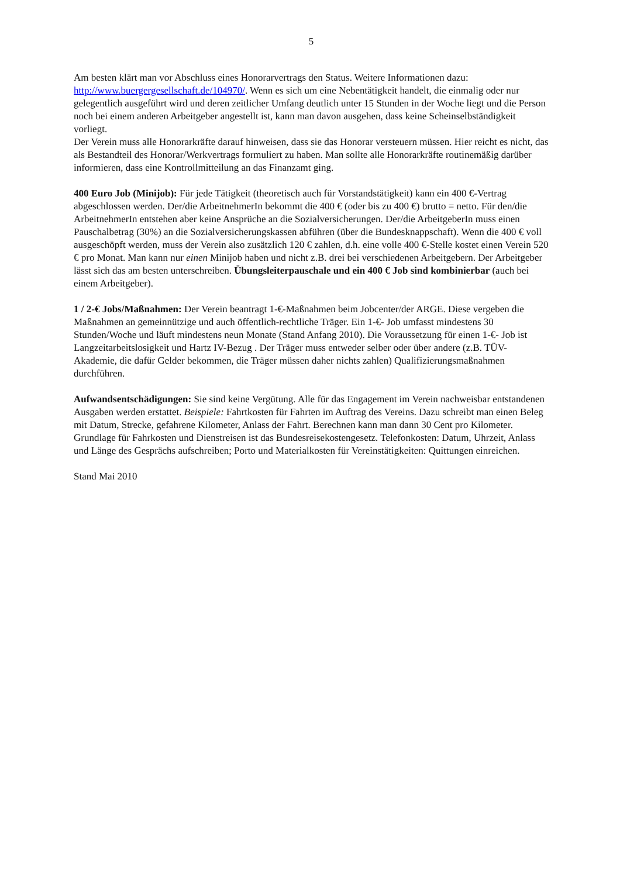5
Am besten klärt man vor Abschluss eines Honorarvertrags den Status. Weitere Informationen dazu: http://www.buergergesellschaft.de/104970/. Wenn es sich um eine Nebentätigkeit handelt, die einmalig oder nur gelegentlich ausgeführt wird und deren zeitlicher Umfang deutlich unter 15 Stunden in der Woche liegt und die Person noch bei einem anderen Arbeitgeber angestellt ist, kann man davon ausgehen, dass keine Scheinselbständigkeit vorliegt.
Der Verein muss alle Honorarkräfte darauf hinweisen, dass sie das Honorar versteuern müssen. Hier reicht es nicht, das als Bestandteil des Honorar/Werkvertrags formuliert zu haben. Man sollte alle Honorarkräfte routinemäßig darüber informieren, dass eine Kontrollmitteilung an das Finanzamt ging.
400 Euro Job (Minijob): Für jede Tätigkeit (theoretisch auch für Vorstandstätigkeit) kann ein 400 €-Vertrag abgeschlossen werden. Der/die ArbeitnehmerIn bekommt die 400 € (oder bis zu 400 €) brutto = netto. Für den/die ArbeitnehmerIn entstehen aber keine Ansprüche an die Sozialversicherungen. Der/die ArbeitgeberIn muss einen Pauschalbetrag (30%) an die Sozialversicherungskassen abführen (über die Bundesknappschaft). Wenn die 400 € voll ausgeschöpft werden, muss der Verein also zusätzlich 120 € zahlen, d.h. eine volle 400 €-Stelle kostet einen Verein 520 € pro Monat. Man kann nur einen Minijob haben und nicht z.B. drei bei verschiedenen Arbeitgebern. Der Arbeitgeber lässt sich das am besten unterschreiben. Übungsleiterpauschale und ein 400 € Job sind kombinierbar (auch bei einem Arbeitgeber).
1 / 2-€ Jobs/Maßnahmen: Der Verein beantragt 1-€-Maßnahmen beim Jobcenter/der ARGE. Diese vergeben die Maßnahmen an gemeinnützige und auch öffentlich-rechtliche Träger. Ein 1-€- Job umfasst mindestens 30 Stunden/Woche und läuft mindestens neun Monate (Stand Anfang 2010). Die Voraussetzung für einen 1-€- Job ist Langzeitarbeitslosigkeit und Hartz IV-Bezug . Der Träger muss entweder selber oder über andere (z.B. TÜV- Akademie, die dafür Gelder bekommen, die Träger müssen daher nichts zahlen) Qualifizierungsmaßnahmen durchführen.
Aufwandsentschädigungen: Sie sind keine Vergütung. Alle für das Engagement im Verein nachweisbar entstandenen Ausgaben werden erstattet. Beispiele: Fahrtkosten für Fahrten im Auftrag des Vereins. Dazu schreibt man einen Beleg mit Datum, Strecke, gefahrene Kilometer, Anlass der Fahrt. Berechnen kann man dann 30 Cent pro Kilometer. Grundlage für Fahrkosten und Dienstreisen ist das Bundesreisekostengesetz. Telefonkosten: Datum, Uhrzeit, Anlass und Länge des Gesprächs aufschreiben; Porto und Materialkosten für Vereinstätigkeiten: Quittungen einreichen.
Stand Mai 2010